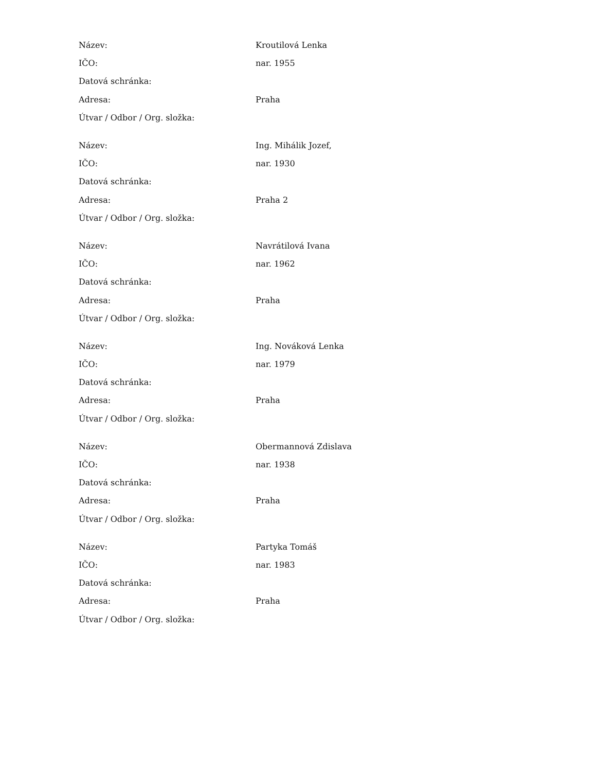| Název: | Kroutilová Lenka |
| IČO: | nar. 1955 |
| Datová schránka: | |
| Adresa: | Praha |
| Útvar / Odbor / Org. složka: | |
| Název: | Ing. Mihálik Jozef, |
| IČO: | nar. 1930 |
| Datová schránka: | |
| Adresa: | Praha 2 |
| Útvar / Odbor / Org. složka: | |
| Název: | Navrátilová Ivana |
| IČO: | nar. 1962 |
| Datová schránka: | |
| Adresa: | Praha |
| Útvar / Odbor / Org. složka: | |
| Název: | Ing. Nováková Lenka |
| IČO: | nar. 1979 |
| Datová schránka: | |
| Adresa: | Praha |
| Útvar / Odbor / Org. složka: | |
| Název: | Obermannová Zdislava |
| IČO: | nar. 1938 |
| Datová schránka: | |
| Adresa: | Praha |
| Útvar / Odbor / Org. složka: | |
| Název: | Partyka Tomáš |
| IČO: | nar. 1983 |
| Datová schránka: | |
| Adresa: | Praha |
| Útvar / Odbor / Org. složka: | |